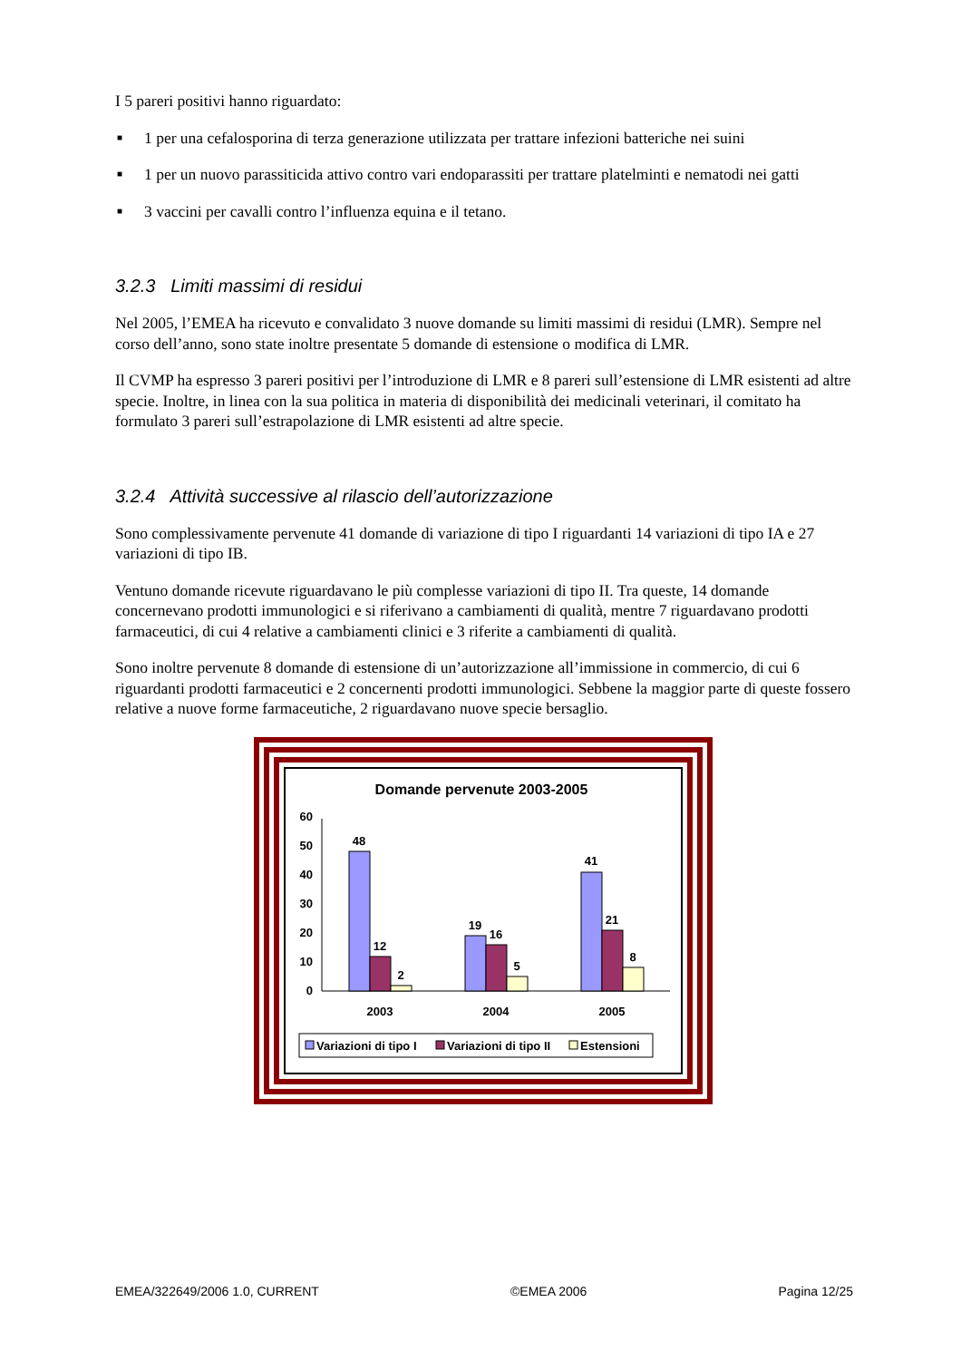I 5 pareri positivi hanno riguardato:
■ 1 per una cefalosporina di terza generazione utilizzata per trattare infezioni batteriche nei suini
■ 1 per un nuovo parassiticida attivo contro vari endoparassiti per trattare platelminti e nematodi nei gatti
■ 3 vaccini per cavalli contro l’influenza equina e il tetano.
3.2.3 Limiti massimi di residui
Nel 2005, l’EMEA ha ricevuto e convalidato 3 nuove domande su limiti massimi di residui (LMR). Sempre nel corso dell’anno, sono state inoltre presentate 5 domande di estensione o modifica di LMR.
Il CVMP ha espresso 3 pareri positivi per l’introduzione di LMR e 8 pareri sull’estensione di LMR esistenti ad altre specie. Inoltre, in linea con la sua politica in materia di disponibilità dei medicinali veterinari, il comitato ha formulato 3 pareri sull’estrapolazione di LMR esistenti ad altre specie.
3.2.4 Attività successive al rilascio dell’autorizzazione
Sono complessivamente pervenute 41 domande di variazione di tipo I riguardanti 14 variazioni di tipo IA e 27 variazioni di tipo IB.
Ventuno domande ricevute riguardavano le più complesse variazioni di tipo II. Tra queste, 14 domande concernevano prodotti immunologici e si riferivano a cambiamenti di qualità, mentre 7 riguardavano prodotti farmaceutici, di cui 4 relative a cambiamenti clinici e 3 riferite a cambiamenti di qualità.
Sono inoltre pervenute 8 domande di estensione di un’autorizzazione all’immissione in commercio, di cui 6 riguardanti prodotti farmaceutici e 2 concernenti prodotti immunologici. Sebbene la maggior parte di queste fossero relative a nuove forme farmaceutiche, 2 riguardavano nuove specie bersaglio.
Domande pervenute 2003-2005
0
10
20
30
40
50
60
48
12
2
19
16
5
41
21
8
2003
2004
2005
Variazioni di tipo I
Variazioni di tipo II
Estensioni
EMEA/322649/2006 1.0, CURRENT ©EMEA 2006 Pagina 12/25